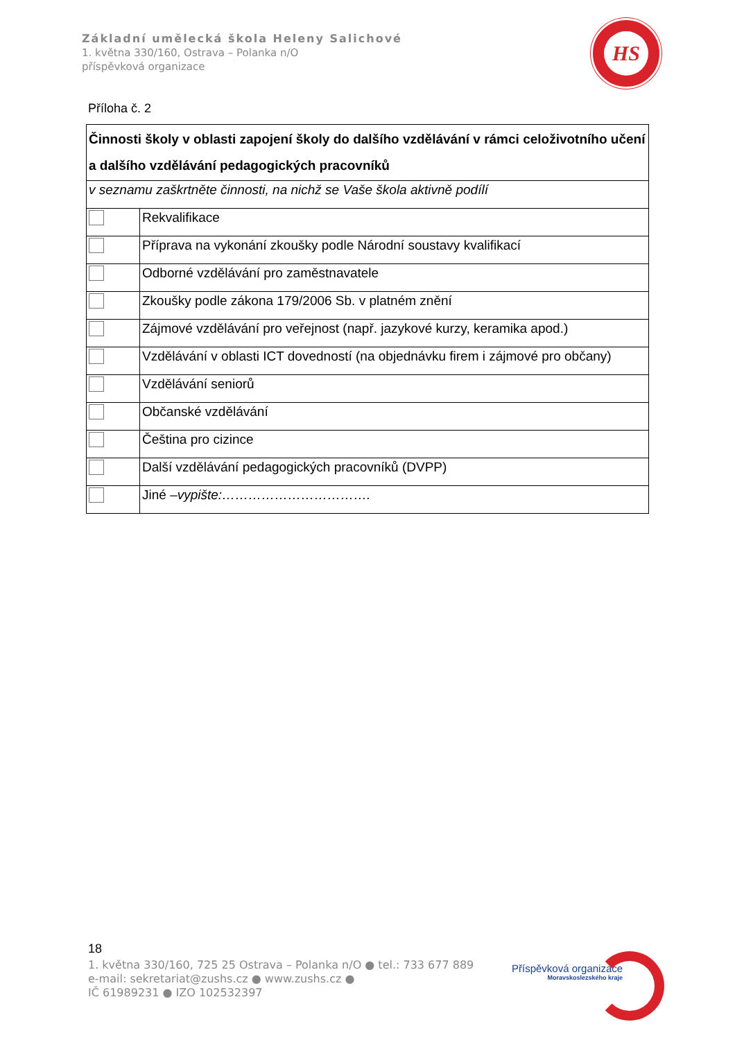Základní umělecká škola Heleny Salichové
1. května 330/160, Ostrava – Polanka n/O
příspěvková organizace
HS
Příloha č. 2
| Činnosti školy v oblasti zapojení školy do dalšího vzdělávání v rámci celoživotního učení a dalšího vzdělávání pedagogických pracovníků | |
| v seznamu zaškrtněte činnosti, na nichž se Vaše škola aktivně podílí | |
| | Rekvalifikace |
| | Příprava na vykonání zkoušky podle Národní soustavy kvalifikací |
| | Odborné vzdělávání pro zaměstnavatele |
| | Zkoušky podle zákona 179/2006 Sb. v platném znění |
| | Zájmové vzdělávání pro veřejnost (např. jazykové kurzy, keramika apod.) |
| | Vzdělávání v oblasti ICT dovedností (na objednávku firem i zájmové pro občany) |
| | Vzdělávání seniorů |
| | Občanské vzdělávání |
| | Čeština pro cizince |
| | Další vzdělávání pedagogických pracovníků (DVPP) |
| | Jiné – vypište:……………………………. |
18
1. května 330/160, 725 25 Ostrava – Polanka n/O ● tel.: 733 677 889
e-mail: sekretariat@zushs.cz ● www.zushs.cz ●
IČ 61989231 ● IZO 102532397
Příspěvková organizace
Moravskoslezského kraje